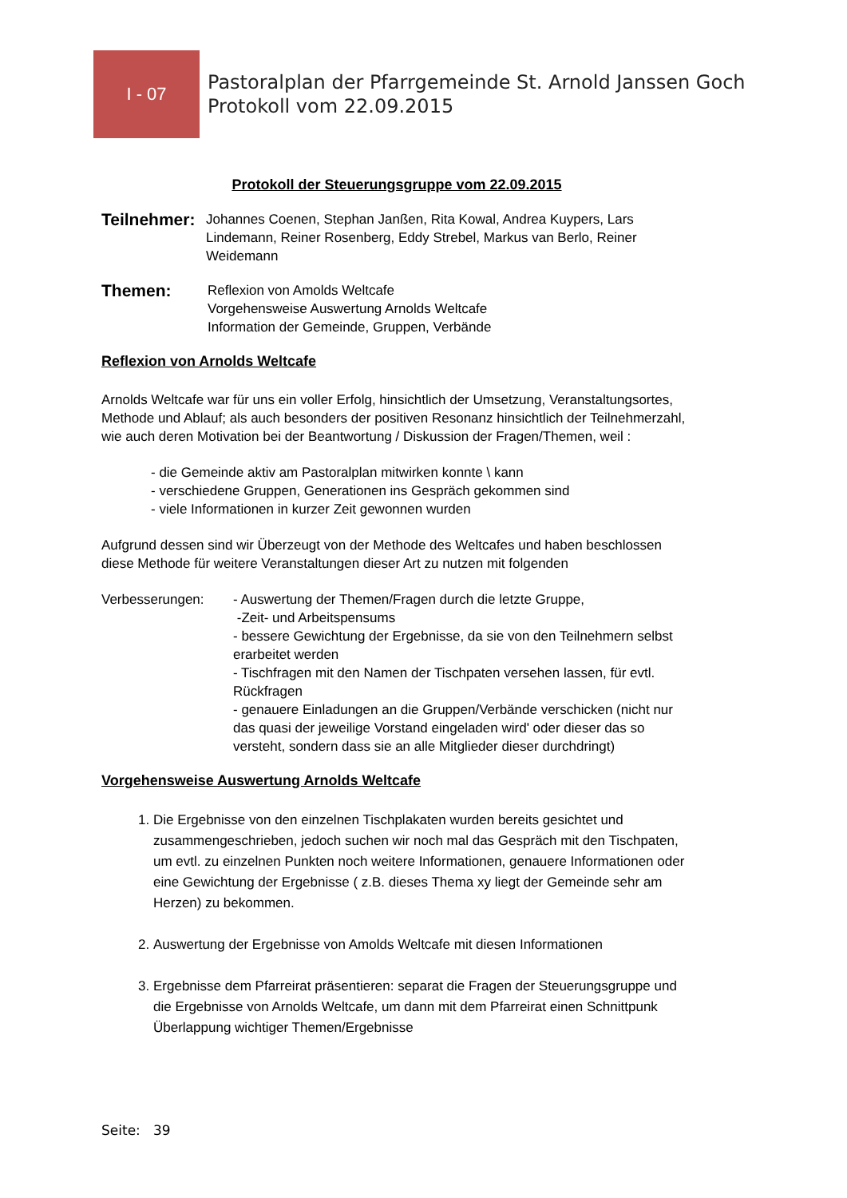I - 07
Pastoralplan der Pfarrgemeinde St. Arnold Janssen Goch
Protokoll vom 22.09.2015
Protokoll der Steuerungsgruppe vom 22.09.2015
Teilnehmer:
Johannes Coenen, Stephan Janßen, Rita Kowal, Andrea Kuypers, Lars Lindemann, Reiner Rosenberg, Eddy Strebel, Markus van Berlo, Reiner Weidemann
Themen:
Reflexion von Amolds Weltcafe
Vorgehensweise Auswertung Arnolds Weltcafe
Information der Gemeinde, Gruppen, Verbände
Reflexion von Arnolds Weltcafe
Arnolds Weltcafe war für uns ein voller Erfolg, hinsichtlich der Umsetzung, Veranstaltungsortes, Methode und Ablauf; als auch besonders der positiven Resonanz hinsichtlich der Teilnehmerzahl, wie auch deren Motivation bei der Beantwortung / Diskussion der Fragen/Themen, weil :
- die Gemeinde aktiv am Pastoralplan mitwirken konnte \ kann
- verschiedene Gruppen, Generationen ins Gespräch gekommen sind
- viele Informationen in kurzer Zeit gewonnen wurden
Aufgrund dessen sind wir Überzeugt von der Methode des Weltcafes und haben beschlossen diese Methode für weitere Veranstaltungen dieser Art zu nutzen mit folgenden
Verbesserungen: - Auswertung der Themen/Fragen durch die letzte Gruppe,
-Zeit- und Arbeitspensums
- bessere Gewichtung der Ergebnisse, da sie von den Teilnehmern selbst erarbeitet werden
- Tischfragen mit den Namen der Tischpaten versehen lassen, für evtl. Rückfragen
- genauere Einladungen an die Gruppen/Verbände verschicken (nicht nur das quasi der jeweilige Vorstand eingeladen wird' oder dieser das so versteht, sondern dass sie an alle Mitglieder dieser durchdringt)
Vorgehensweise Auswertung Arnolds Weltcafe
1. Die Ergebnisse von den einzelnen Tischplakaten wurden bereits gesichtet und zusammengeschrieben, jedoch suchen wir noch mal das Gespräch mit den Tischpaten, um evtl. zu einzelnen Punkten noch weitere Informationen, genauere Informationen oder eine Gewichtung der Ergebnisse ( z.B. dieses Thema xy liegt der Gemeinde sehr am Herzen) zu bekommen.
2. Auswertung der Ergebnisse von Amolds Weltcafe mit diesen Informationen
3. Ergebnisse dem Pfarreirat präsentieren: separat die Fragen der Steuerungsgruppe und die Ergebnisse von Arnolds Weltcafe, um dann mit dem Pfarreirat einen Schnittpunk Überlappung wichtiger Themen/Ergebnisse
Seite: 39